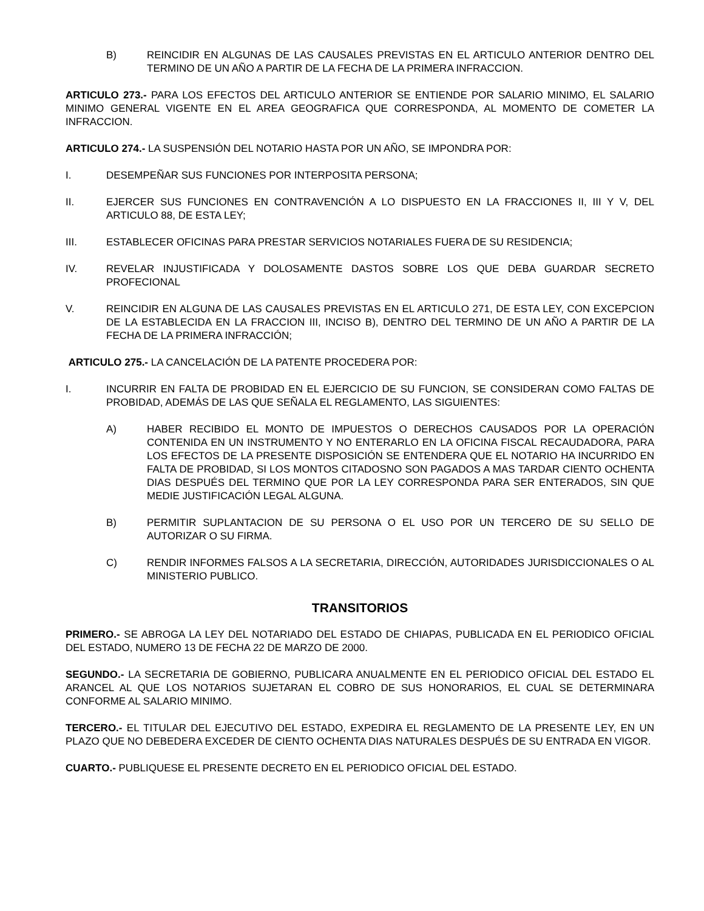B) REINCIDIR EN ALGUNAS DE LAS CAUSALES PREVISTAS EN EL ARTICULO ANTERIOR DENTRO DEL TERMINO DE UN AÑO A PARTIR DE LA FECHA DE LA PRIMERA INFRACCION.
ARTICULO 273.- PARA LOS EFECTOS DEL ARTICULO ANTERIOR SE ENTIENDE POR SALARIO MINIMO, EL SALARIO MINIMO GENERAL VIGENTE EN EL AREA GEOGRAFICA QUE CORRESPONDA, AL MOMENTO DE COMETER LA INFRACCION.
ARTICULO 274.- LA SUSPENSIÓN DEL NOTARIO HASTA POR UN AÑO, SE IMPONDRA POR:
I. DESEMPEÑAR SUS FUNCIONES POR INTERPOSITA PERSONA;
II. EJERCER SUS FUNCIONES EN CONTRAVENCIÓN A LO DISPUESTO EN LA FRACCIONES II, III Y V, DEL ARTICULO 88, DE ESTA LEY;
III. ESTABLECER OFICINAS PARA PRESTAR SERVICIOS NOTARIALES FUERA DE SU RESIDENCIA;
IV. REVELAR INJUSTIFICADA Y DOLOSAMENTE DASTOS SOBRE LOS QUE DEBA GUARDAR SECRETO PROFECIONAL
V. REINCIDIR EN ALGUNA DE LAS CAUSALES PREVISTAS EN EL ARTICULO 271, DE ESTA LEY, CON EXCEPCION DE LA ESTABLECIDA EN LA FRACCION III, INCISO B), DENTRO DEL TERMINO DE UN AÑO A PARTIR DE LA FECHA DE LA PRIMERA INFRACCIÓN;
ARTICULO 275.- LA CANCELACIÓN DE LA PATENTE PROCEDERA POR:
I. INCURRIR EN FALTA DE PROBIDAD EN EL EJERCICIO DE SU FUNCION, SE CONSIDERAN COMO FALTAS DE PROBIDAD, ADEMÁS DE LAS QUE SEÑALA EL REGLAMENTO, LAS SIGUIENTES:
A) HABER RECIBIDO EL MONTO DE IMPUESTOS O DERECHOS CAUSADOS POR LA OPERACIÓN CONTENIDA EN UN INSTRUMENTO Y NO ENTERARLO EN LA OFICINA FISCAL RECAUDADORA, PARA LOS EFECTOS DE LA PRESENTE DISPOSICIÓN SE ENTENDERA QUE EL NOTARIO HA INCURRIDO EN FALTA DE PROBIDAD, SI LOS MONTOS CITADOSNO SON PAGADOS A MAS TARDAR CIENTO OCHENTA DIAS DESPUÉS DEL TERMINO QUE POR LA LEY CORRESPONDA PARA SER ENTERADOS, SIN QUE MEDIE JUSTIFICACIÓN LEGAL ALGUNA.
B) PERMITIR SUPLANTACION DE SU PERSONA O EL USO POR UN TERCERO DE SU SELLO DE AUTORIZAR O SU FIRMA.
C) RENDIR INFORMES FALSOS A LA SECRETARIA, DIRECCIÓN, AUTORIDADES JURISDICCIONALES O AL MINISTERIO PUBLICO.
TRANSITORIOS
PRIMERO.- SE ABROGA LA LEY DEL NOTARIADO DEL ESTADO DE CHIAPAS, PUBLICADA EN EL PERIODICO OFICIAL DEL ESTADO, NUMERO 13 DE FECHA 22 DE MARZO DE 2000.
SEGUNDO.- LA SECRETARIA DE GOBIERNO, PUBLICARA ANUALMENTE EN EL PERIODICO OFICIAL DEL ESTADO EL ARANCEL AL QUE LOS NOTARIOS SUJETARAN EL COBRO DE SUS HONORARIOS, EL CUAL SE DETERMINARA CONFORME AL SALARIO MINIMO.
TERCERO.- EL TITULAR DEL EJECUTIVO DEL ESTADO, EXPEDIRA EL REGLAMENTO DE LA PRESENTE LEY, EN UN PLAZO QUE NO DEBEDERA EXCEDER DE CIENTO OCHENTA DIAS NATURALES DESPUÉS DE SU ENTRADA EN VIGOR.
CUARTO.- PUBLIQUESE EL PRESENTE DECRETO EN EL PERIODICO OFICIAL DEL ESTADO.